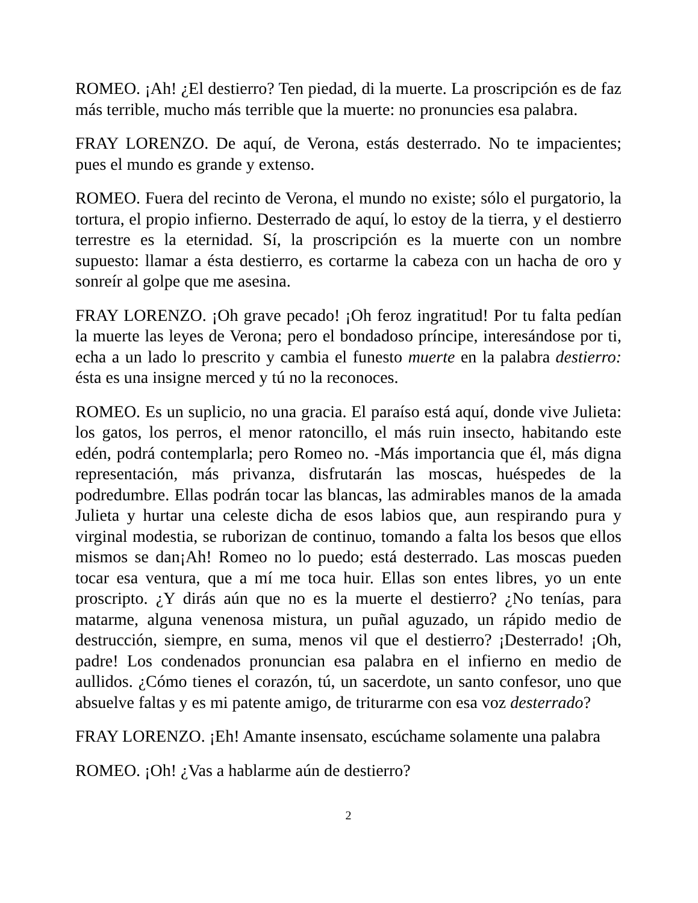ROMEO. ¡Ah! ¿El destierro? Ten piedad, di la muerte. La proscripción es de faz más terrible, mucho más terrible que la muerte: no pronuncies esa palabra.
FRAY LORENZO. De aquí, de Verona, estás desterrado. No te impacientes; pues el mundo es grande y extenso.
ROMEO. Fuera del recinto de Verona, el mundo no existe; sólo el purgatorio, la tortura, el propio infierno. Desterrado de aquí, lo estoy de la tierra, y el destierro terrestre es la eternidad. Sí, la proscripción es la muerte con un nombre supuesto: llamar a ésta destierro, es cortarme la cabeza con un hacha de oro y sonreír al golpe que me asesina.
FRAY LORENZO. ¡Oh grave pecado! ¡Oh feroz ingratitud! Por tu falta pedían la muerte las leyes de Verona; pero el bondadoso príncipe, interesándose por ti, echa a un lado lo prescrito y cambia el funesto muerte en la palabra destierro: ésta es una insigne merced y tú no la reconoces.
ROMEO. Es un suplicio, no una gracia. El paraíso está aquí, donde vive Julieta: los gatos, los perros, el menor ratoncillo, el más ruin insecto, habitando este edén, podrá contemplarla; pero Romeo no. -Más importancia que él, más digna representación, más privanza, disfrutarán las moscas, huéspedes de la podredumbre. Ellas podrán tocar las blancas, las admirables manos de la amada Julieta y hurtar una celeste dicha de esos labios que, aun respirando pura y virginal modestia, se ruborizan de continuo, tomando a falta los besos que ellos mismos se dan¡Ah! Romeo no lo puedo; está desterrado. Las moscas pueden tocar esa ventura, que a mí me toca huir. Ellas son entes libres, yo un ente proscripto. ¿Y dirás aún que no es la muerte el destierro? ¿No tenías, para matarme, alguna venenosa mistura, un puñal aguzado, un rápido medio de destrucción, siempre, en suma, menos vil que el destierro? ¡Desterrado! ¡Oh, padre! Los condenados pronuncian esa palabra en el infierno en medio de aullidos. ¿Cómo tienes el corazón, tú, un sacerdote, un santo confesor, uno que absuelve faltas y es mi patente amigo, de triturarme con esa voz desterrado?
FRAY LORENZO. ¡Eh! Amante insensato, escúchame solamente una palabra
ROMEO. ¡Oh! ¿Vas a hablarme aún de destierro?
2